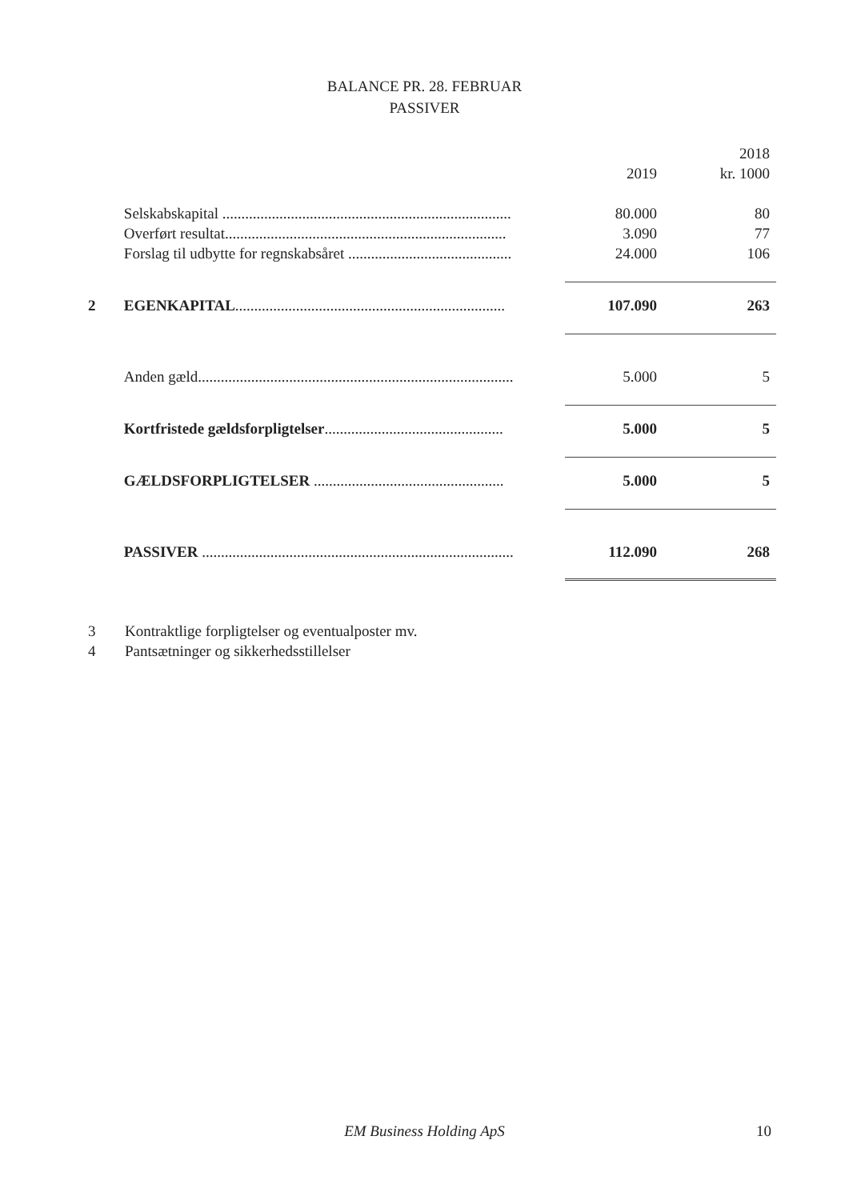BALANCE PR. 28. FEBRUAR
PASSIVER
| | | | 2018 |
| | | 2019 | kr. 1000 |
| | Selskabskapital ............................................................................ | 80.000 | 80 |
| | Overført resultat.......................................................................... | 3.090 | 77 |
| | Forslag til udbytte for regnskabsåret ........................................... | 24.000 | 106 |
| 2 | EGENKAPITAL ....................................................................... | 107.090 | 263 |
| | Anden gæld................................................................................... | 5.000 | 5 |
| | Kortfristede gældsforpligtelser ............................................... | 5.000 | 5 |
| | GÆLDSFORPLIGTELSER .................................................. | 5.000 | 5 |
| | PASSIVER .................................................................................. | 112.090 | 268 |
3 Kontraktlige forpligtelser og eventualposter mv.
4 Pantsætninger og sikkerhedsstillelser
EM Business Holding ApS 10